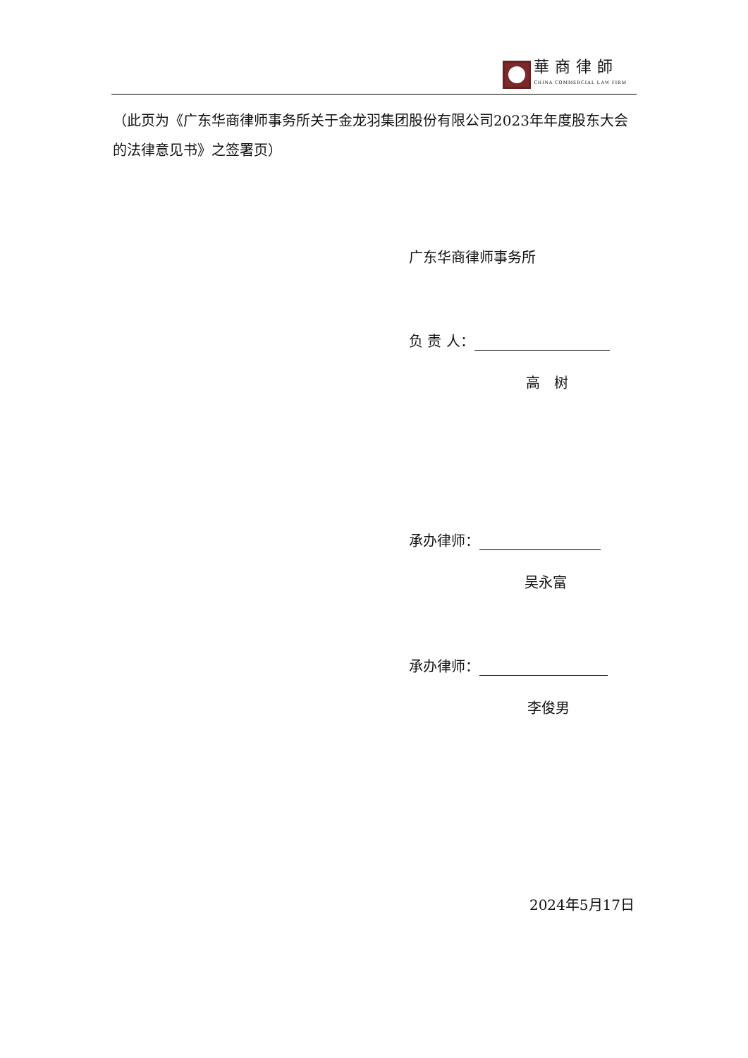華商律師
CHINA COMMERCIAL LAW FIRM
（此页为《广东华商律师事务所关于金龙羽集团股份有限公司2023年年度股东大会的法律意见书》之签署页）
广东华商律师事务所
负 责 人：
高　树
承办律师：
吴永富
承办律师：
李俊男
2024年5月17日